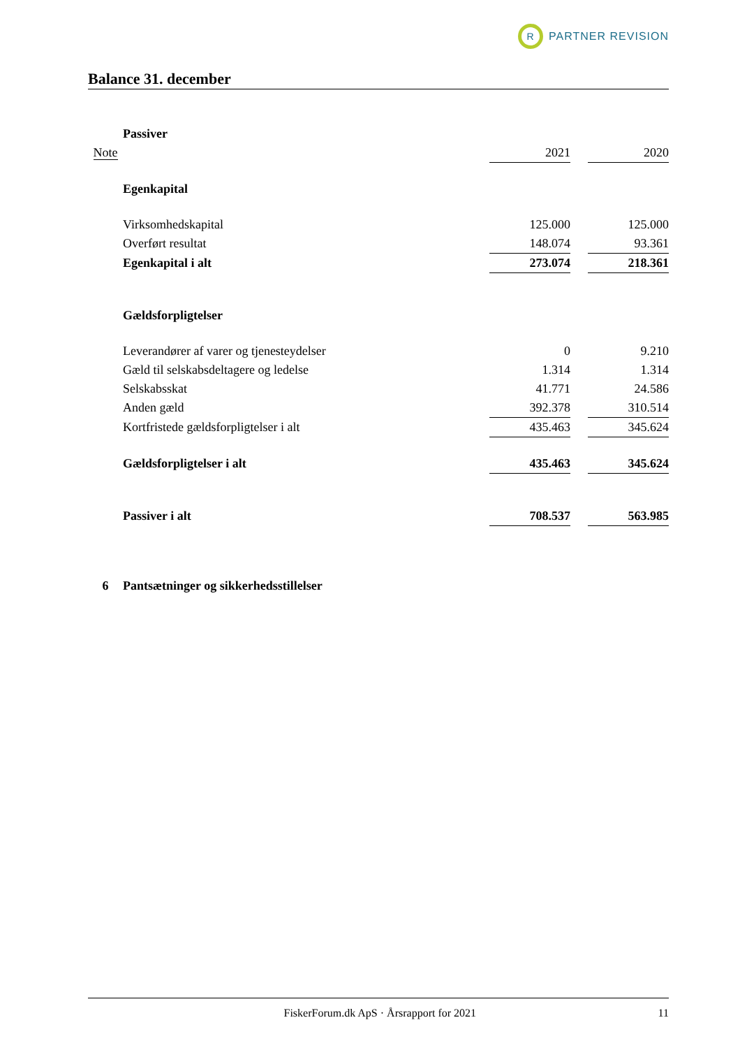R
PARTNER REVISION
Balance 31. december
| | Passiver | | | |
| Note | | 2021 | | 2020 |
| | Egenkapital | | | |
| | Virksomhedskapital | 125.000 | | 125.000 |
| | Overført resultat | 148.074 | | 93.361 |
| | Egenkapital i alt | 273.074 | | 218.361 |
| | Gældsforpligtelser | | | |
| | Leverandører af varer og tjenesteydelser | 0 | | 9.210 |
| | Gæld til selskabsdeltagere og ledelse | 1.314 | | 1.314 |
| | Selskabsskat | 41.771 | | 24.586 |
| | Anden gæld | 392.378 | | 310.514 |
| | Kortfristede gældsforpligtelser i alt | 435.463 | | 345.624 |
| | Gældsforpligtelser i alt | 435.463 | | 345.624 |
| | Passiver i alt | 708.537 | | 563.985 |
| 6 | Pantsætninger og sikkerhedsstillelser | | | |
FiskerForum.dk ApS · Årsrapport for 2021 11